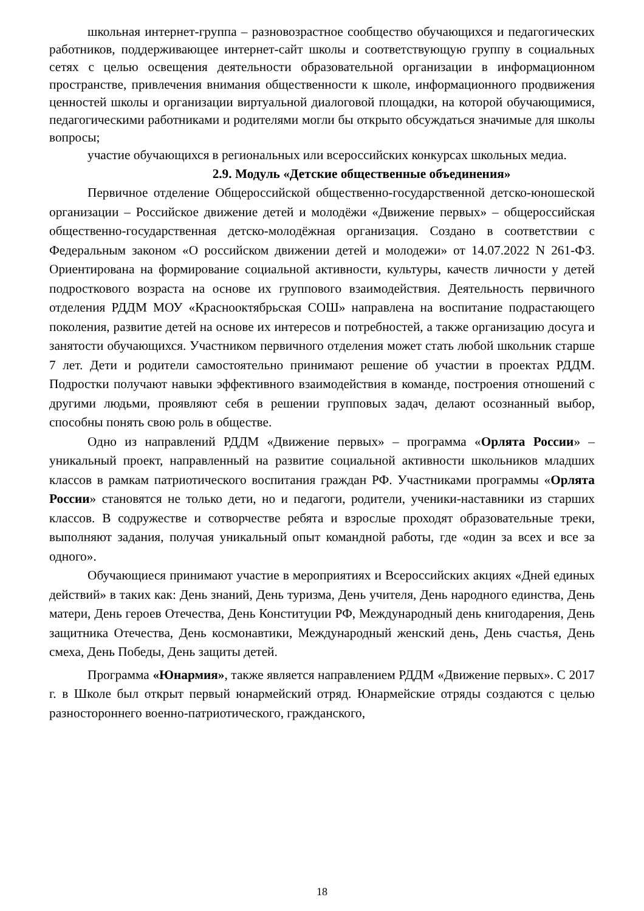школьная интернет-группа – разновозрастное сообщество обучающихся и педагогических работников, поддерживающее интернет-сайт школы и соответствующую группу в социальных сетях с целью освещения деятельности образовательной организации в информационном пространстве, привлечения внимания общественности к школе, информационного продвижения ценностей школы и организации виртуальной диалоговой площадки, на которой обучающимися, педагогическими работниками и родителями могли бы открыто обсуждаться значимые для школы вопросы;
участие обучающихся в региональных или всероссийских конкурсах школьных медиа.
2.9. Модуль «Детские общественные объединения»
Первичное отделение Общероссийской общественно-государственной детско-юношеской организации – Российское движение детей и молодёжи «Движение первых» – общероссийская общественно-государственная детско-молодёжная организация. Создано в соответствии с Федеральным законом «О российском движении детей и молодежи» от 14.07.2022 N 261-ФЗ. Ориентирована на формирование социальной активности, культуры, качеств личности у детей подросткового возраста на основе их группового взаимодействия. Деятельность первичного отделения РДДМ МОУ «Краснооктябрьская СОШ» направлена на воспитание подрастающего поколения, развитие детей на основе их интересов и потребностей, а также организацию досуга и занятости обучающихся. Участником первичного отделения может стать любой школьник старше 7 лет. Дети и родители самостоятельно принимают решение об участии в проектах РДДМ. Подростки получают навыки эффективного взаимодействия в команде, построения отношений с другими людьми, проявляют себя в решении групповых задач, делают осознанный выбор, способны понять свою роль в обществе.
Одно из направлений РДДМ «Движение первых» – программа «Орлята России» – уникальный проект, направленный на развитие социальной активности школьников младших классов в рамкам патриотического воспитания граждан РФ. Участниками программы «Орлята России» становятся не только дети, но и педагоги, родители, ученики-наставники из старших классов. В содружестве и сотворчестве ребята и взрослые проходят образовательные треки, выполняют задания, получая уникальный опыт командной работы, где «один за всех и все за одного».
Обучающиеся принимают участие в мероприятиях и Всероссийских акциях «Дней единых действий» в таких как: День знаний, День туризма, День учителя, День народного единства, День матери, День героев Отечества, День Конституции РФ, Международный день книгодарения, День защитника Отечества, День космонавтики, Международный женский день, День счастья, День смеха, День Победы, День защиты детей.
Программа «Юнармия», также является направлением РДДМ «Движение первых». С 2017 г. в Школе был открыт первый юнармейский отряд. Юнармейские отряды создаются с целью разностороннего военно-патриотического, гражданского,
18